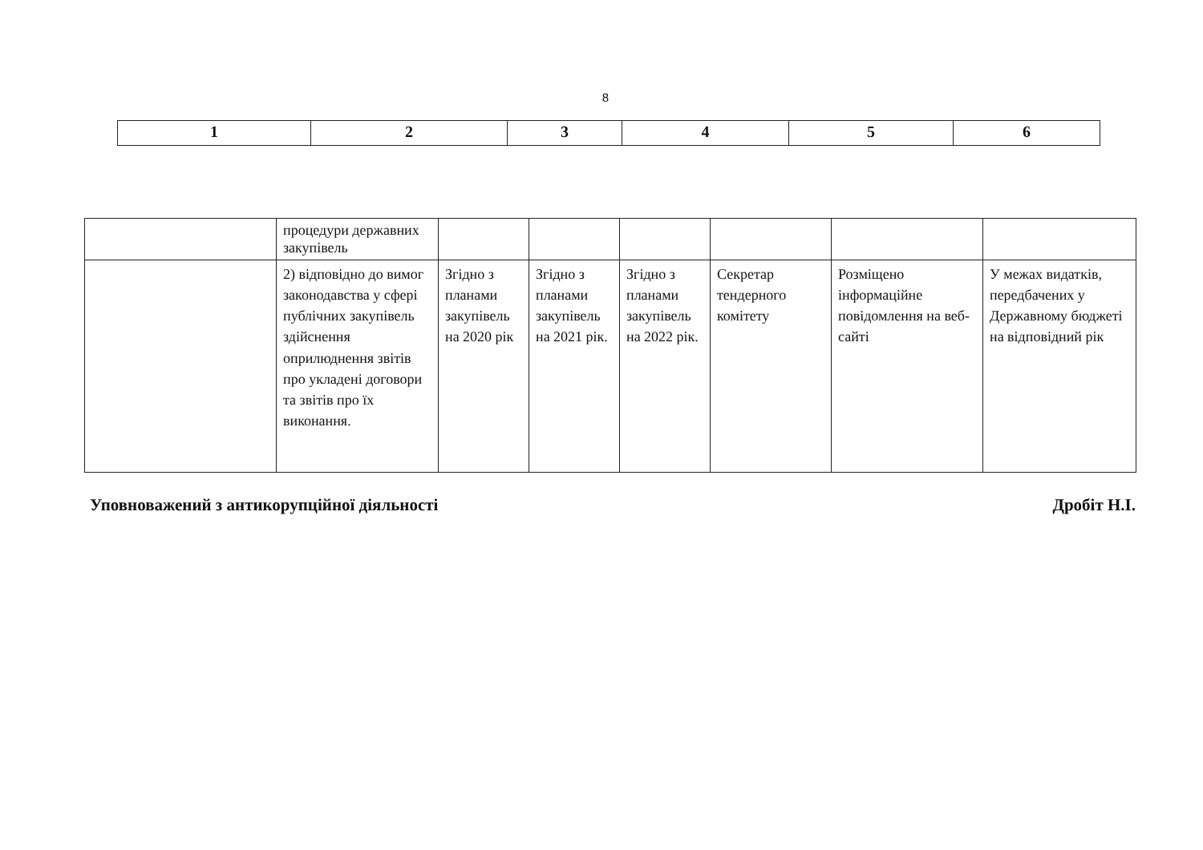8
| 1 | 2 | 3 | 4 | 5 | 6 |
| --- | --- | --- | --- | --- | --- |
| | процедури державних закупівель | | | | | | |
| | 2) відповідно до вимог законодавства у сфері публічних закупівель здійснення оприлюднення звітів про укладені договори та звітів про їх виконання. | Згідно з планами закупівель на 2020 рік | Згідно з планами закупівель на 2021 рік. | Згідно з планами закупівель на 2022 рік. | Секретар тендерного комітету | Розміщено інформаційне повідомлення на веб-сайті | У межах видатків, передбачених у Державному бюджеті на відповідний рік |
Уповноважений з антикорупційної діяльності Дробіт Н.І.